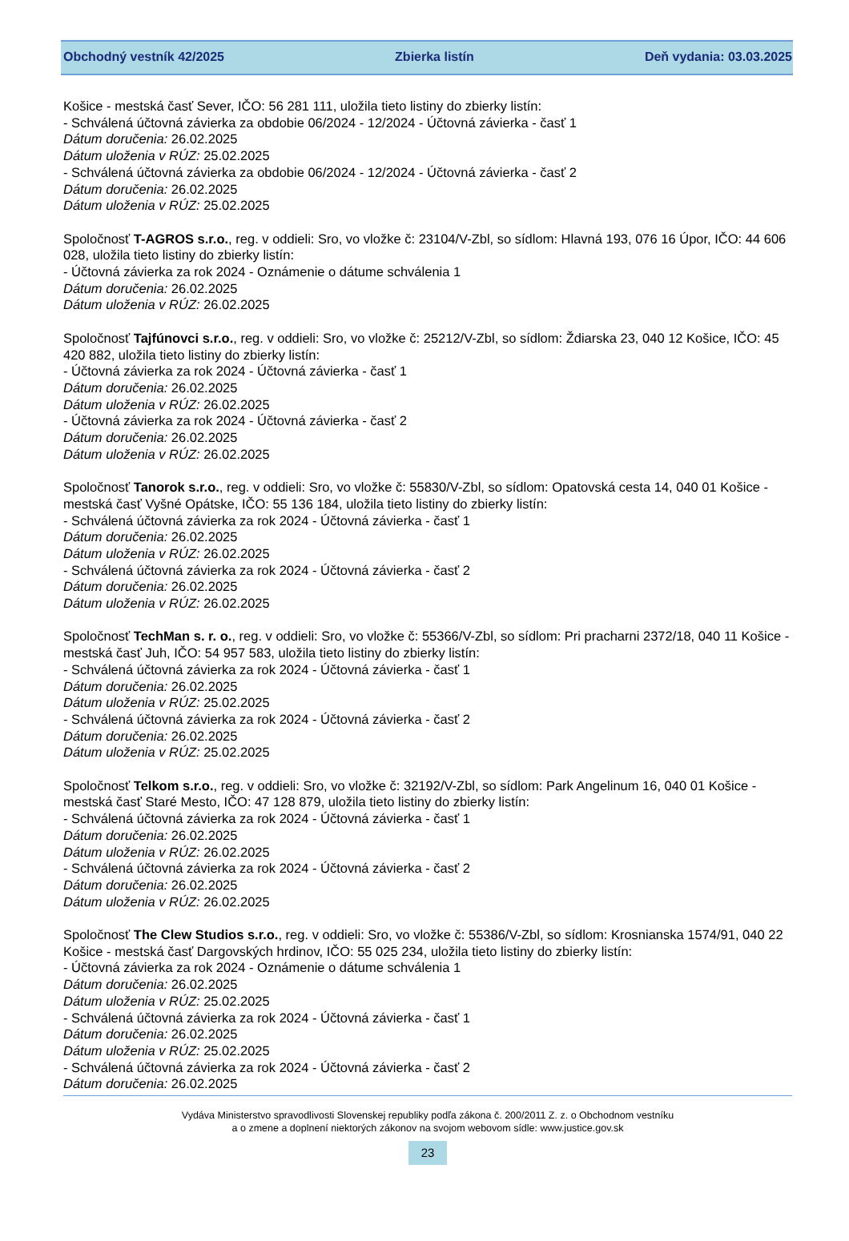Obchodný vestník 42/2025 Zbierka listín Deň vydania: 03.03.2025
Košice - mestská časť Sever, IČO: 56 281 111, uložila tieto listiny do zbierky listín:
- Schválená účtovná závierka za obdobie 06/2024 - 12/2024 - Účtovná závierka - časť 1
Dátum doručenia: 26.02.2025
Dátum uloženia v RÚZ: 25.02.2025
- Schválená účtovná závierka za obdobie 06/2024 - 12/2024 - Účtovná závierka - časť 2
Dátum doručenia: 26.02.2025
Dátum uloženia v RÚZ: 25.02.2025
Spoločnosť T-AGROS s.r.o., reg. v oddieli: Sro, vo vložke č: 23104/V-Zbl, so sídlom: Hlavná 193, 076 16 Úpor, IČO: 44 606 028, uložila tieto listiny do zbierky listín:
- Účtovná závierka za rok 2024 - Oznámenie o dátume schválenia 1
Dátum doručenia: 26.02.2025
Dátum uloženia v RÚZ: 26.02.2025
Spoločnosť Tajfúnovci s.r.o., reg. v oddieli: Sro, vo vložke č: 25212/V-Zbl, so sídlom: Ždiarska 23, 040 12 Košice, IČO: 45 420 882, uložila tieto listiny do zbierky listín:
- Účtovná závierka za rok 2024 - Účtovná závierka - časť 1
Dátum doručenia: 26.02.2025
Dátum uloženia v RÚZ: 26.02.2025
- Účtovná závierka za rok 2024 - Účtovná závierka - časť 2
Dátum doručenia: 26.02.2025
Dátum uloženia v RÚZ: 26.02.2025
Spoločnosť Tanorok s.r.o., reg. v oddieli: Sro, vo vložke č: 55830/V-Zbl, so sídlom: Opatovská cesta 14, 040 01 Košice - mestská časť Vyšné Opátske, IČO: 55 136 184, uložila tieto listiny do zbierky listín:
- Schválená účtovná závierka za rok 2024 - Účtovná závierka - časť 1
Dátum doručenia: 26.02.2025
Dátum uloženia v RÚZ: 26.02.2025
- Schválená účtovná závierka za rok 2024 - Účtovná závierka - časť 2
Dátum doručenia: 26.02.2025
Dátum uloženia v RÚZ: 26.02.2025
Spoločnosť TechMan s. r. o., reg. v oddieli: Sro, vo vložke č: 55366/V-Zbl, so sídlom: Pri pracharni 2372/18, 040 11 Košice - mestská časť Juh, IČO: 54 957 583, uložila tieto listiny do zbierky listín:
- Schválená účtovná závierka za rok 2024 - Účtovná závierka - časť 1
Dátum doručenia: 26.02.2025
Dátum uloženia v RÚZ: 25.02.2025
- Schválená účtovná závierka za rok 2024 - Účtovná závierka - časť 2
Dátum doručenia: 26.02.2025
Dátum uloženia v RÚZ: 25.02.2025
Spoločnosť Telkom s.r.o., reg. v oddieli: Sro, vo vložke č: 32192/V-Zbl, so sídlom: Park Angelinum 16, 040 01 Košice - mestská časť Staré Mesto, IČO: 47 128 879, uložila tieto listiny do zbierky listín:
- Schválená účtovná závierka za rok 2024 - Účtovná závierka - časť 1
Dátum doručenia: 26.02.2025
Dátum uloženia v RÚZ: 26.02.2025
- Schválená účtovná závierka za rok 2024 - Účtovná závierka - časť 2
Dátum doručenia: 26.02.2025
Dátum uloženia v RÚZ: 26.02.2025
Spoločnosť The Clew Studios s.r.o., reg. v oddieli: Sro, vo vložke č: 55386/V-Zbl, so sídlom: Krosnianska 1574/91, 040 22 Košice - mestská časť Dargovských hrdinov, IČO: 55 025 234, uložila tieto listiny do zbierky listín:
- Účtovná závierka za rok 2024 - Oznámenie o dátume schválenia 1
Dátum doručenia: 26.02.2025
Dátum uloženia v RÚZ: 25.02.2025
- Schválená účtovná závierka za rok 2024 - Účtovná závierka - časť 1
Dátum doručenia: 26.02.2025
Dátum uloženia v RÚZ: 25.02.2025
- Schválená účtovná závierka za rok 2024 - Účtovná závierka - časť 2
Dátum doručenia: 26.02.2025
Vydáva Ministerstvo spravodlivosti Slovenskej republiky podľa zákona č. 200/2011 Z. z. o Obchodnom vestníku
a o zmene a doplnení niektorých zákonov na svojom webovom sídle: www.justice.gov.sk
23